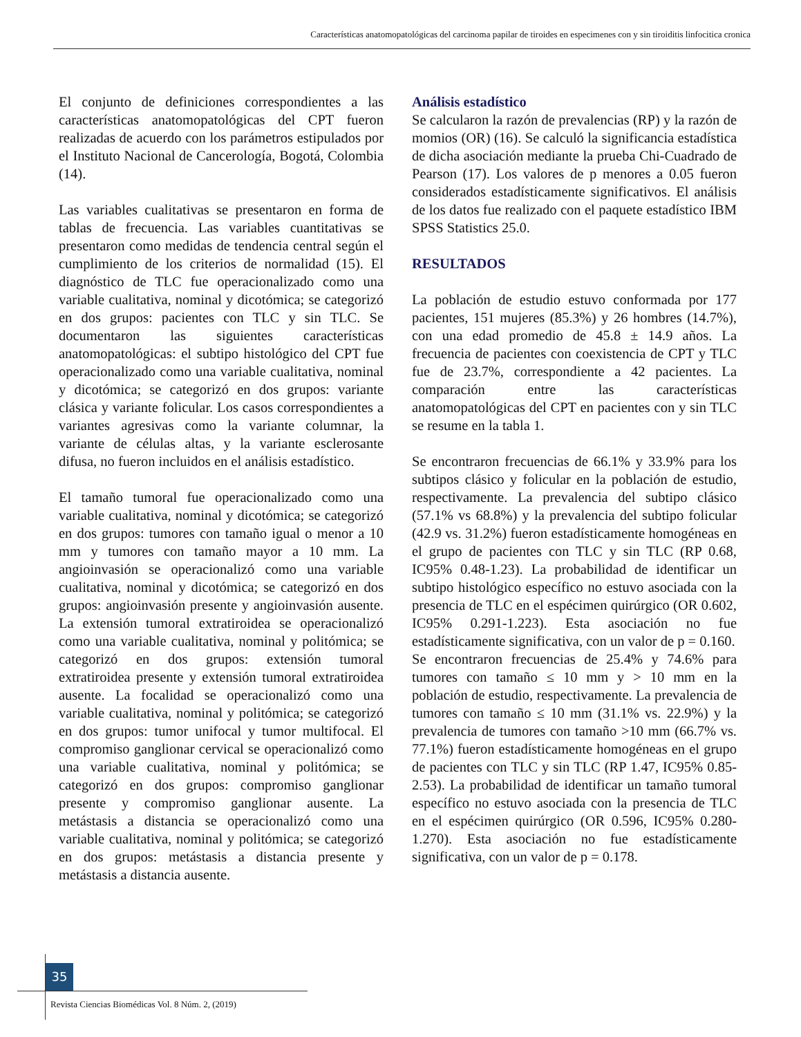Características anatomopatológicas del carcinoma papilar de tiroides en especimenes con y sin tiroiditis linfocitica cronica
El conjunto de definiciones correspondientes a las características anatomopatológicas del CPT fueron realizadas de acuerdo con los parámetros estipulados por el Instituto Nacional de Cancerología, Bogotá, Colombia (14).
Las variables cualitativas se presentaron en forma de tablas de frecuencia. Las variables cuantitativas se presentaron como medidas de tendencia central según el cumplimiento de los criterios de normalidad (15). El diagnóstico de TLC fue operacionalizado como una variable cualitativa, nominal y dicotómica; se categorizó en dos grupos: pacientes con TLC y sin TLC. Se documentaron las siguientes características anatomopatológicas: el subtipo histológico del CPT fue operacionalizado como una variable cualitativa, nominal y dicotómica; se categorizó en dos grupos: variante clásica y variante folicular. Los casos correspondientes a variantes agresivas como la variante columnar, la variante de células altas, y la variante esclerosante difusa, no fueron incluidos en el análisis estadístico.
El tamaño tumoral fue operacionalizado como una variable cualitativa, nominal y dicotómica; se categorizó en dos grupos: tumores con tamaño igual o menor a 10 mm y tumores con tamaño mayor a 10 mm. La angioinvasión se operacionalizó como una variable cualitativa, nominal y dicotómica; se categorizó en dos grupos: angioinvasión presente y angioinvasión ausente. La extensión tumoral extratiroidea se operacionalizó como una variable cualitativa, nominal y politómica; se categorizó en dos grupos: extensión tumoral extratiroidea presente y extensión tumoral extratiroidea ausente. La focalidad se operacionalizó como una variable cualitativa, nominal y politómica; se categorizó en dos grupos: tumor unifocal y tumor multifocal. El compromiso ganglionar cervical se operacionalizó como una variable cualitativa, nominal y politómica; se categorizó en dos grupos: compromiso ganglionar presente y compromiso ganglionar ausente. La metástasis a distancia se operacionalizó como una variable cualitativa, nominal y politómica; se categorizó en dos grupos: metástasis a distancia presente y metástasis a distancia ausente.
Análisis estadístico
Se calcularon la razón de prevalencias (RP) y la razón de momios (OR) (16). Se calculó la significancia estadística de dicha asociación mediante la prueba Chi-Cuadrado de Pearson (17). Los valores de p menores a 0.05 fueron considerados estadísticamente significativos. El análisis de los datos fue realizado con el paquete estadístico IBM SPSS Statistics 25.0.
RESULTADOS
La población de estudio estuvo conformada por 177 pacientes, 151 mujeres (85.3%) y 26 hombres (14.7%), con una edad promedio de 45.8 ± 14.9 años. La frecuencia de pacientes con coexistencia de CPT y TLC fue de 23.7%, correspondiente a 42 pacientes. La comparación entre las características anatomopatológicas del CPT en pacientes con y sin TLC se resume en la tabla 1.
Se encontraron frecuencias de 66.1% y 33.9% para los subtipos clásico y folicular en la población de estudio, respectivamente. La prevalencia del subtipo clásico (57.1% vs 68.8%) y la prevalencia del subtipo folicular (42.9 vs. 31.2%) fueron estadísticamente homogéneas en el grupo de pacientes con TLC y sin TLC (RP 0.68, IC95% 0.48-1.23). La probabilidad de identificar un subtipo histológico específico no estuvo asociada con la presencia de TLC en el espécimen quirúrgico (OR 0.602, IC95% 0.291-1.223). Esta asociación no fue estadísticamente significativa, con un valor de p = 0.160.
Se encontraron frecuencias de 25.4% y 74.6% para tumores con tamaño ≤ 10 mm y > 10 mm en la población de estudio, respectivamente. La prevalencia de tumores con tamaño ≤ 10 mm (31.1% vs. 22.9%) y la prevalencia de tumores con tamaño >10 mm (66.7% vs. 77.1%) fueron estadísticamente homogéneas en el grupo de pacientes con TLC y sin TLC (RP 1.47, IC95% 0.85-2.53). La probabilidad de identificar un tamaño tumoral específico no estuvo asociada con la presencia de TLC en el espécimen quirúrgico (OR 0.596, IC95% 0.280-1.270). Esta asociación no fue estadísticamente significativa, con un valor de p = 0.178.
35
Revista Ciencias Biomédicas Vol. 8 Núm. 2, (2019)